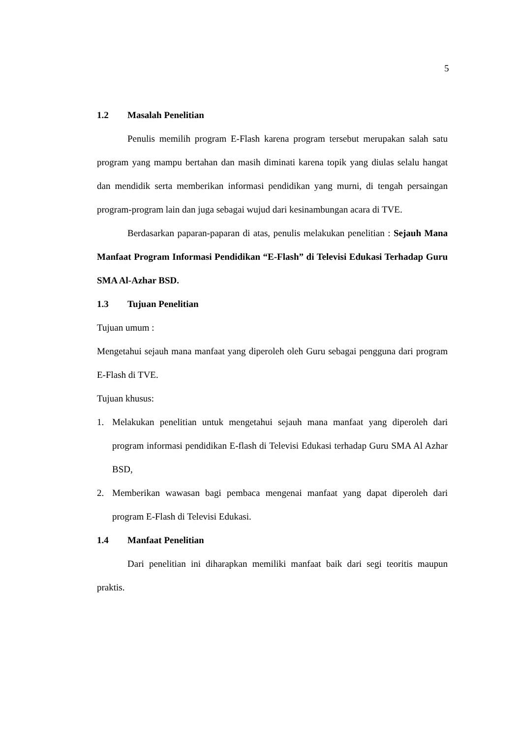5
1.2 Masalah Penelitian
Penulis memilih program E-Flash karena program tersebut merupakan salah satu program yang mampu bertahan dan masih diminati karena topik yang diulas selalu hangat dan mendidik serta memberikan informasi pendidikan yang murni, di tengah persaingan program-program lain dan juga sebagai wujud dari kesinambungan acara di TVE.
Berdasarkan paparan-paparan di atas, penulis melakukan penelitian : Sejauh Mana Manfaat Program Informasi Pendidikan “E-Flash” di Televisi Edukasi Terhadap Guru SMA Al-Azhar BSD.
1.3 Tujuan Penelitian
Tujuan umum :
Mengetahui sejauh mana manfaat yang diperoleh oleh Guru sebagai pengguna dari program E-Flash di TVE.
Tujuan khusus:
1. Melakukan penelitian untuk mengetahui sejauh mana manfaat yang diperoleh dari program informasi pendidikan E-flash di Televisi Edukasi terhadap Guru SMA Al Azhar BSD,
2. Memberikan wawasan bagi pembaca mengenai manfaat yang dapat diperoleh dari program E-Flash di Televisi Edukasi.
1.4 Manfaat Penelitian
Dari penelitian ini diharapkan memiliki manfaat baik dari segi teoritis maupun praktis.